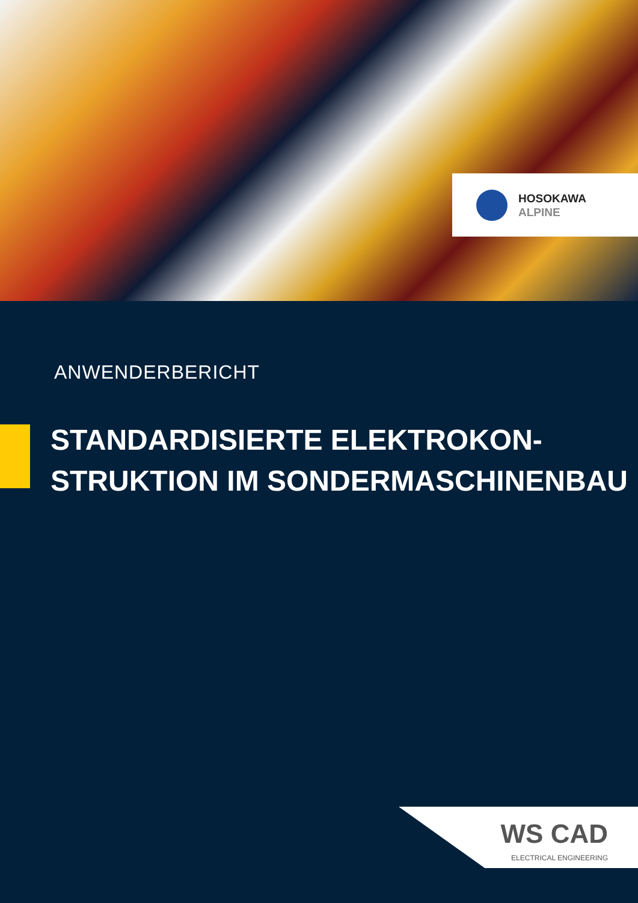HOSOKAWA
ALPINE
ANWENDERBERICHT
STANDARDISIERTE ELEKTROKON-
STRUKTION IM SONDERMASCHINENBAU
WS CAD
ELECTRICAL ENGINEERING